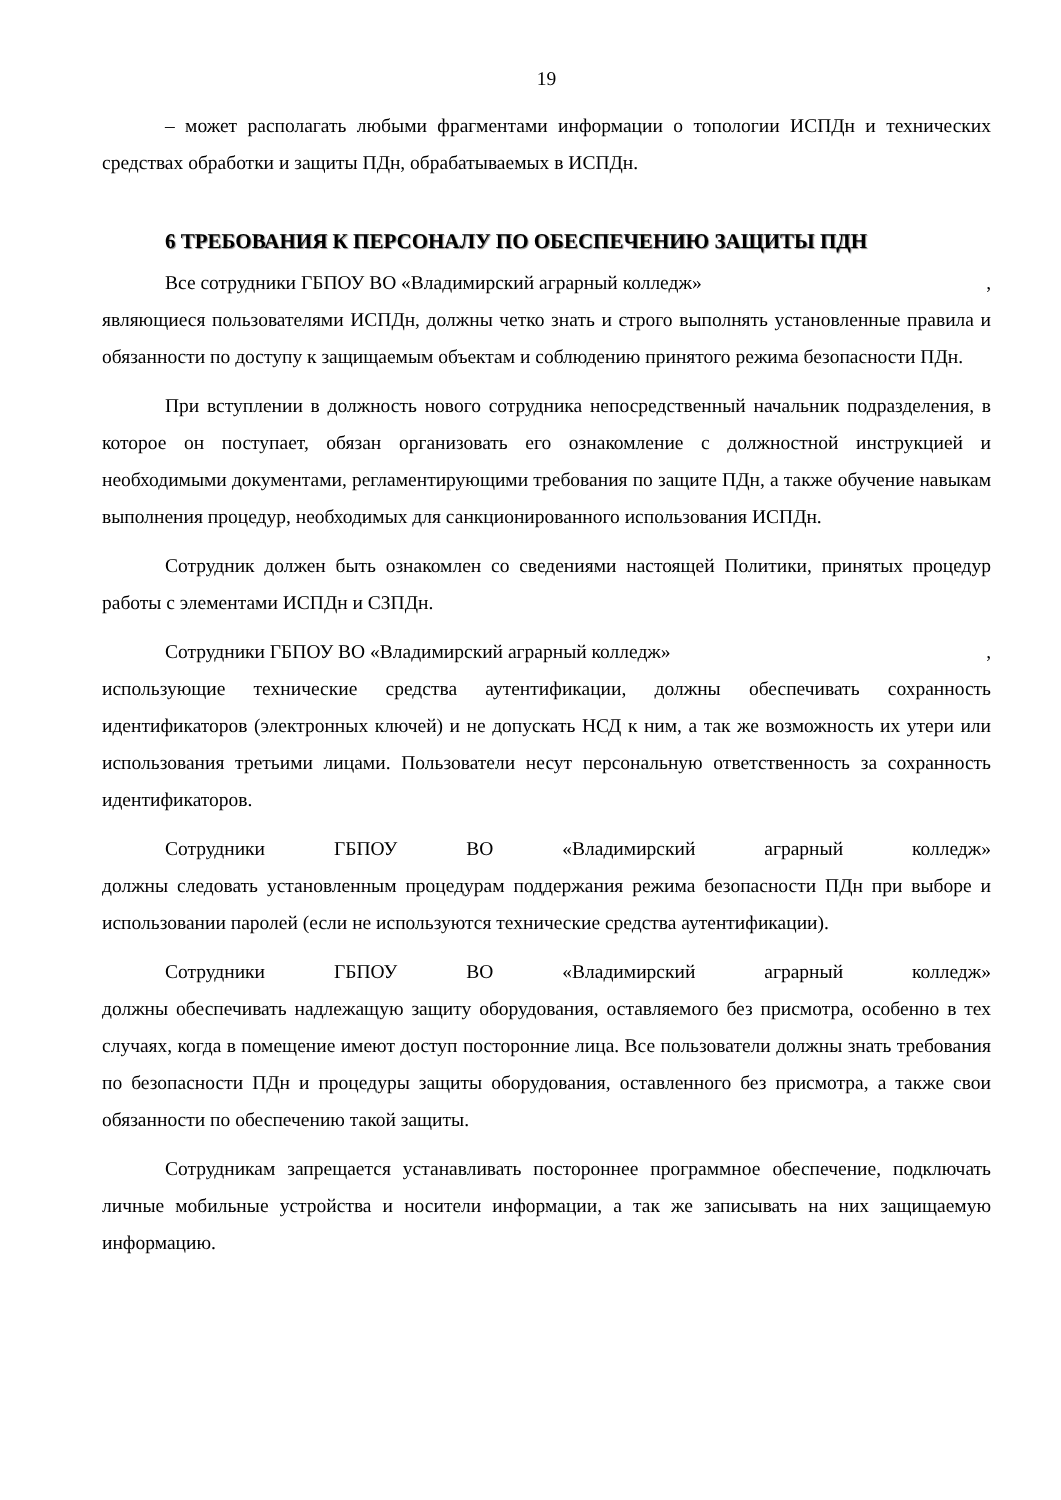19
– может располагать любыми фрагментами информации о топологии ИСПДн и технических средствах обработки и защиты ПДн, обрабатываемых в ИСПДн.
6 ТРЕБОВАНИЯ К ПЕРСОНАЛУ ПО ОБЕСПЕЧЕНИЮ ЗАЩИТЫ ПДН
Все сотрудники ГБПОУ ВО «Владимирский аграрный колледж»,
являющиеся пользователями ИСПДн, должны четко знать и строго выполнять установленные правила и обязанности по доступу к защищаемым объектам и соблюдению принятого режима безопасности ПДн.
При вступлении в должность нового сотрудника непосредственный начальник подразделения, в которое он поступает, обязан организовать его ознакомление с должностной инструкцией и необходимыми документами, регламентирующими требования по защите ПДн, а также обучение навыкам выполнения процедур, необходимых для санкционированного использования ИСПДн.
Сотрудник должен быть ознакомлен со сведениями настоящей Политики, принятых процедур работы с элементами ИСПДн и СЗПДн.
Сотрудники ГБПОУ ВО «Владимирский аграрный колледж»,
использующие технические средства аутентификации, должны обеспечивать сохранность идентификаторов (электронных ключей) и не допускать НСД к ним, а так же возможность их утери или использования третьими лицами. Пользователи несут персональную ответственность за сохранность идентификаторов.
Сотрудники ГБПОУ ВО «Владимирский аграрный колледж»
должны следовать установленным процедурам поддержания режима безопасности ПДн при выборе и использовании паролей (если не используются технические средства аутентификации).
Сотрудники ГБПОУ ВО «Владимирский аграрный колледж»
должны обеспечивать надлежащую защиту оборудования, оставляемого без присмотра, особенно в тех случаях, когда в помещение имеют доступ посторонние лица. Все пользователи должны знать требования по безопасности ПДн и процедуры защиты оборудования, оставленного без присмотра, а также свои обязанности по обеспечению такой защиты.
Сотрудникам запрещается устанавливать постороннее программное обеспечение, подключать личные мобильные устройства и носители информации, а так же записывать на них защищаемую информацию.